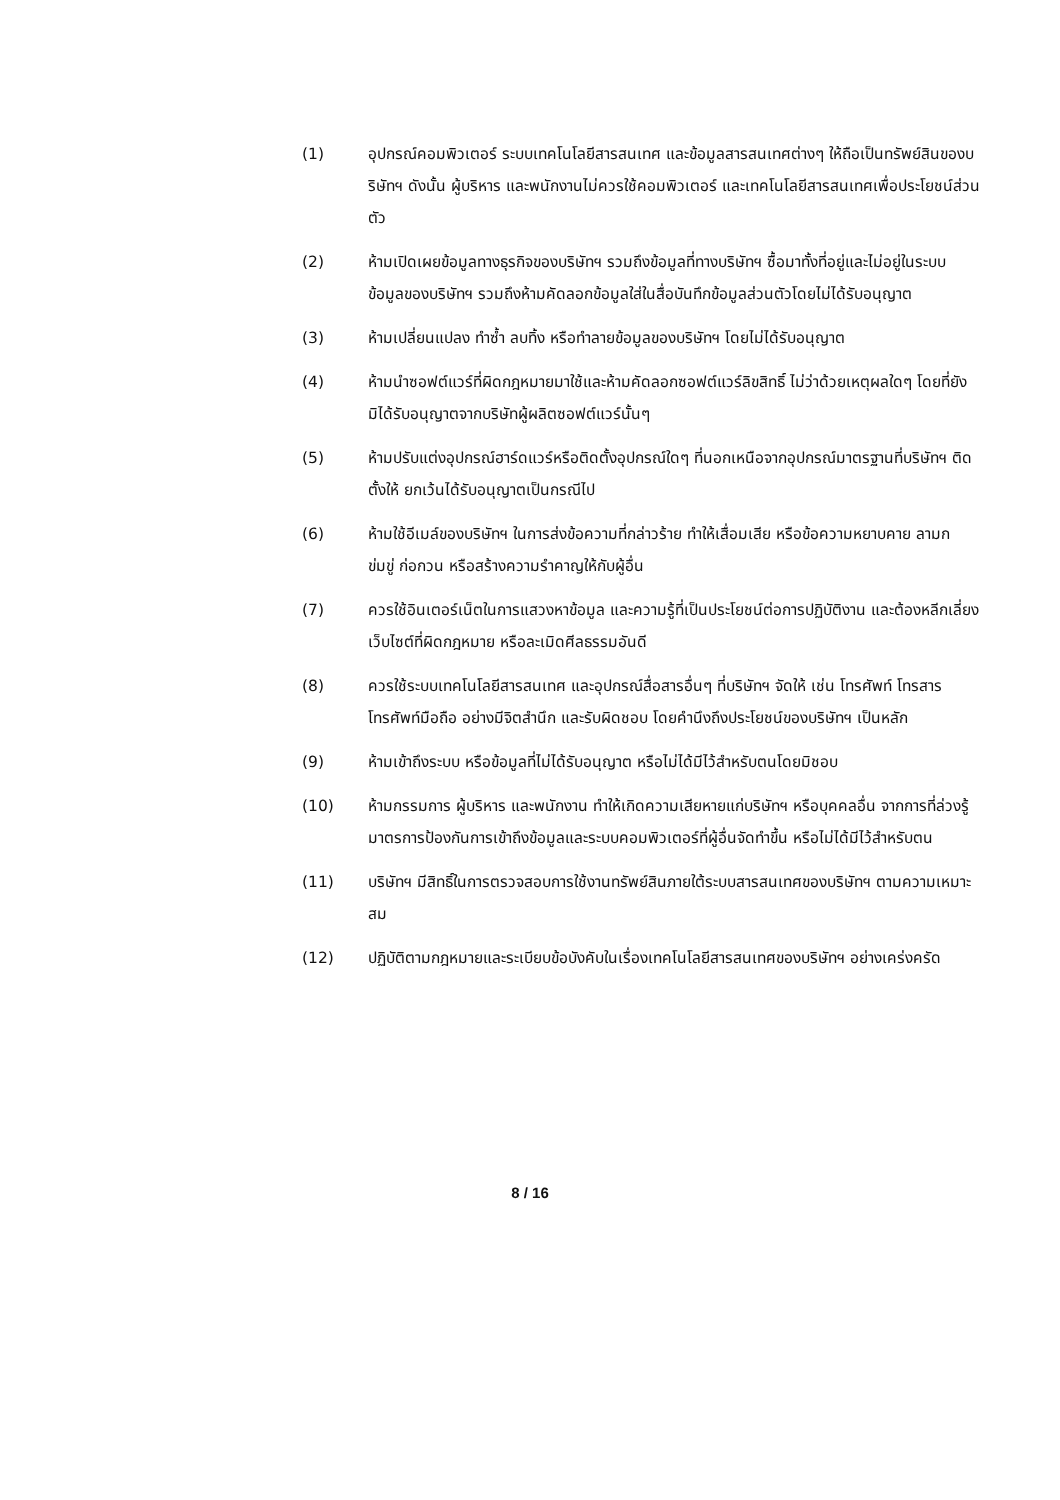(1) อุปกรณ์คอมพิวเตอร์ ระบบเทคโนโลยีสารสนเทศ และข้อมูลสารสนเทศต่างๆ ให้ถือเป็นทรัพย์สินของบริษัทฯ ดังนั้น ผู้บริหาร และพนักงานไม่ควรใช้คอมพิวเตอร์ และเทคโนโลยีสารสนเทศเพื่อประโยชน์ส่วนตัว
(2) ห้ามเปิดเผยข้อมูลทางธุรกิจของบริษัทฯ รวมถึงข้อมูลที่ทางบริษัทฯ ซื้อมาทั้งที่อยู่และไม่อยู่ในระบบข้อมูลของบริษัทฯ รวมถึงห้ามคัดลอกข้อมูลใส่ในสื่อบันทึกข้อมูลส่วนตัวโดยไม่ได้รับอนุญาต
(3) ห้ามเปลี่ยนแปลง ทำซ้ำ ลบทิ้ง หรือทำลายข้อมูลของบริษัทฯ โดยไม่ได้รับอนุญาต
(4) ห้ามนำซอฟต์แวร์ที่ผิดกฎหมายมาใช้และห้ามคัดลอกซอฟต์แวร์ลิขสิทธิ์ ไม่ว่าด้วยเหตุผลใดๆ โดยที่ยังมิได้รับอนุญาตจากบริษัทผู้ผลิตซอฟต์แวร์นั้นๆ
(5) ห้ามปรับแต่งอุปกรณ์ฮาร์ดแวร์หรือติดตั้งอุปกรณ์ใดๆ ที่นอกเหนือจากอุปกรณ์มาตรฐานที่บริษัทฯ ติดตั้งให้ ยกเว้นได้รับอนุญาตเป็นกรณีไป
(6) ห้ามใช้อีเมล์ของบริษัทฯ ในการส่งข้อความที่กล่าวร้าย ทำให้เสื่อมเสีย หรือข้อความหยาบคาย ลามก ข่มขู่ ก่อกวน หรือสร้างความรำคาญให้กับผู้อื่น
(7) ควรใช้อินเตอร์เน็ตในการแสวงหาข้อมูล และความรู้ที่เป็นประโยชน์ต่อการปฏิบัติงาน และต้องหลีกเลี่ยงเว็บไซต์ที่ผิดกฎหมาย หรือละเมิดศีลธรรมอันดี
(8) ควรใช้ระบบเทคโนโลยีสารสนเทศ และอุปกรณ์สื่อสารอื่นๆ ที่บริษัทฯ จัดให้ เช่น โทรศัพท์ โทรสาร โทรศัพท์มือถือ อย่างมีจิตสำนึก และรับผิดชอบ โดยคำนึงถึงประโยชน์ของบริษัทฯ เป็นหลัก
(9) ห้ามเข้าถึงระบบ หรือข้อมูลที่ไม่ได้รับอนุญาต หรือไม่ได้มีไว้สำหรับตนโดยมิชอบ
(10) ห้ามกรรมการ ผู้บริหาร และพนักงาน ทำให้เกิดความเสียหายแก่บริษัทฯ หรือบุคคลอื่น จากการที่ล่วงรู้มาตรการป้องกันการเข้าถึงข้อมูลและระบบคอมพิวเตอร์ที่ผู้อื่นจัดทำขึ้น หรือไม่ได้มีไว้สำหรับตน
(11) บริษัทฯ มีสิทธิ์ในการตรวจสอบการใช้งานทรัพย์สินภายใต้ระบบสารสนเทศของบริษัทฯ ตามความเหมาะสม
(12) ปฏิบัติตามกฎหมายและระเบียบข้อบังคับในเรื่องเทคโนโลยีสารสนเทศของบริษัทฯ อย่างเคร่งครัด
8 / 16